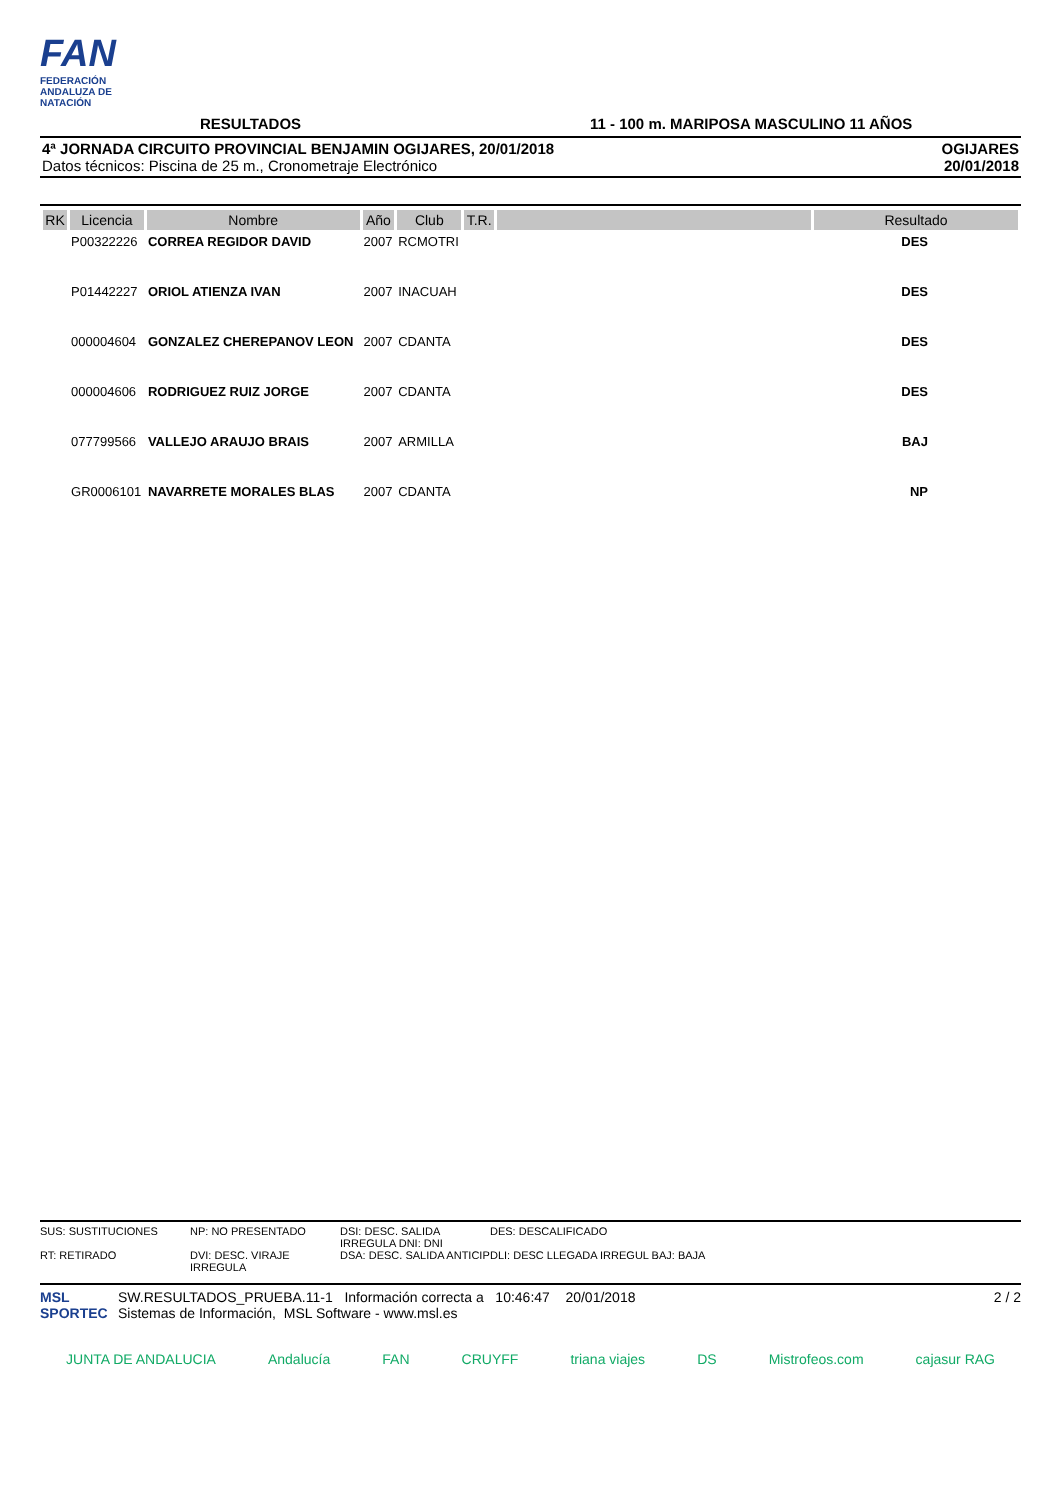FAN
FEDERACIÓN ANDALUZA DE NATACIÓN
RESULTADOS
11 - 100 m. MARIPOSA MASCULINO 11 AÑOS
4ª JORNADA CIRCUITO PROVINCIAL BENJAMIN OGIJARES, 20/01/2018
Datos técnicos: Piscina de 25 m., Cronometraje Electrónico
OGIJARES
20/01/2018
| RK | Licencia | Nombre | Año | Club | T.R. | | Resultado |
| --- | --- | --- | --- | --- | --- | --- | --- |
| | P00322226 | CORREA REGIDOR DAVID | 2007 | RCMOTRI | | | DES |
| | P01442227 | ORIOL ATIENZA IVAN | 2007 | INACUAH | | | DES |
| | 000004604 | GONZALEZ CHEREPANOV LEON | 2007 | CDANTA | | | DES |
| | 000004606 | RODRIGUEZ RUIZ JORGE | 2007 | CDANTA | | | DES |
| | 077799566 | VALLEJO ARAUJO BRAIS | 2007 | ARMILLA | | | BAJ |
| | GR0006101 | NAVARRETE MORALES BLAS | 2007 | CDANTA | | | NP |
SUS: SUSTITUCIONES
NP: NO PRESENTADO
DSI: DESC. SALIDA IRREGULA DNI: DNI
DES: DESCALIFICADO
RT: RETIRADO
DVI: DESC. VIRAJE IRREGULA
DSA: DESC. SALIDA ANTICIP
DLI: DESC LLEGADA IRREGUL BAJ: BAJA
MSL SPORTEC
SW.RESULTADOS_PRUEBA.11-1 Información correcta a 10:46:47 20/01/2018
Sistemas de Información, MSL Software - www.msl.es
2 / 2
JUNTA DE ANDALUCIA Andalucía FAN CRUYFF triana viajes DS Mistrofeos.com cajasur RAG